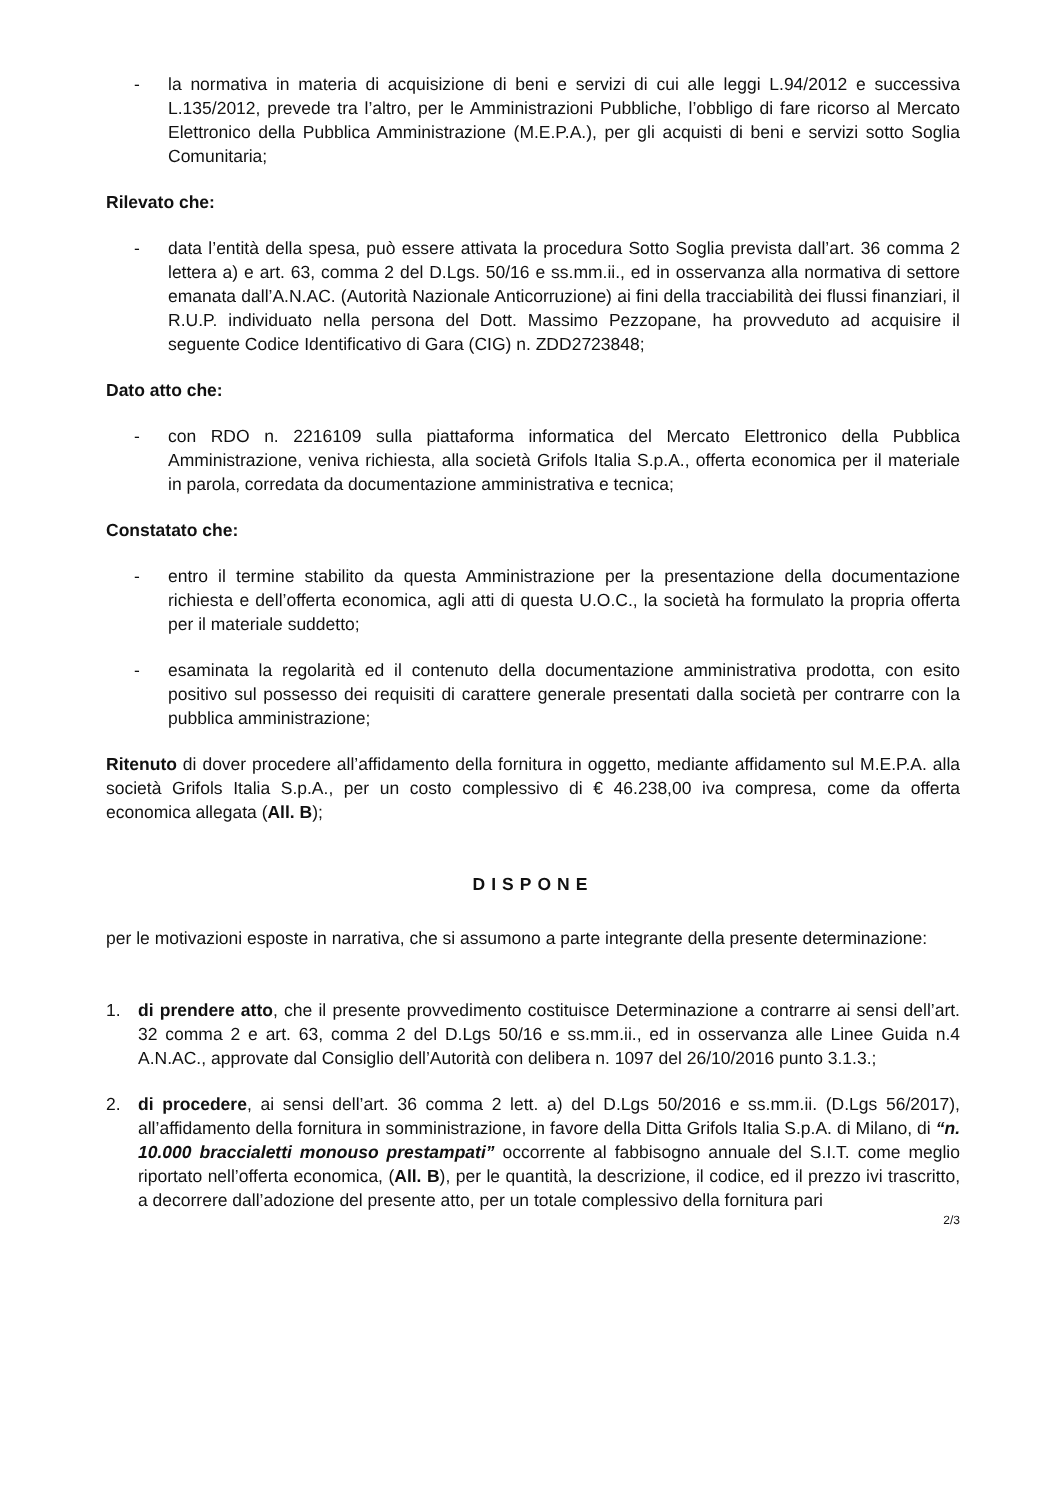- la normativa in materia di acquisizione di beni e servizi di cui alle leggi L.94/2012 e successiva L.135/2012, prevede tra l’altro, per le Amministrazioni Pubbliche, l’obbligo di fare ricorso al Mercato Elettronico della Pubblica Amministrazione (M.E.P.A.), per gli acquisti di beni e servizi sotto Soglia Comunitaria;
Rilevato che:
- data l’entità della spesa, può essere attivata la procedura Sotto Soglia prevista dall’art. 36 comma 2 lettera a) e art. 63, comma 2 del D.Lgs. 50/16 e ss.mm.ii., ed in osservanza alla normativa di settore emanata dall’A.N.AC. (Autorità Nazionale Anticorruzione) ai fini della tracciabilità dei flussi finanziari, il R.U.P. individuato nella persona del Dott. Massimo Pezzopane, ha provveduto ad acquisire il seguente Codice Identificativo di Gara (CIG) n. ZDD2723848;
Dato atto che:
- con RDO n. 2216109 sulla piattaforma informatica del Mercato Elettronico della Pubblica Amministrazione, veniva richiesta, alla società Grifols Italia S.p.A., offerta economica per il materiale in parola, corredata da documentazione amministrativa e tecnica;
Constatato che:
- entro il termine stabilito da questa Amministrazione per la presentazione della documentazione richiesta e dell’offerta economica, agli atti di questa U.O.C., la società ha formulato la propria offerta per il materiale suddetto;
- esaminata la regolarità ed il contenuto della documentazione amministrativa prodotta, con esito positivo sul possesso dei requisiti di carattere generale presentati dalla società per contrarre con la pubblica amministrazione;
Ritenuto di dover procedere all’affidamento della fornitura in oggetto, mediante affidamento sul M.E.P.A. alla società Grifols Italia S.p.A., per un costo complessivo di € 46.238,00 iva compresa, come da offerta economica allegata (All. B);
DISPONE
per le motivazioni esposte in narrativa, che si assumono a parte integrante della presente determinazione:
1. di prendere atto, che il presente provvedimento costituisce Determinazione a contrarre ai sensi dell’art. 32 comma 2 e art. 63, comma 2 del D.Lgs 50/16 e ss.mm.ii., ed in osservanza alle Linee Guida n.4 A.N.AC., approvate dal Consiglio dell’Autorità con delibera n. 1097 del 26/10/2016 punto 3.1.3.;
2. di procedere, ai sensi dell’art. 36 comma 2 lett. a) del D.Lgs 50/2016 e ss.mm.ii. (D.Lgs 56/2017), all’affidamento della fornitura in somministrazione, in favore della Ditta Grifols Italia S.p.A. di Milano, di “n. 10.000 braccialetti monouso prestampati” occorrente al fabbisogno annuale del S.I.T. come meglio riportato nell’offerta economica, (All. B), per le quantità, la descrizione, il codice, ed il prezzo ivi trascritto, a decorrere dall’adozione del presente atto, per un totale complessivo della fornitura pari
2/3